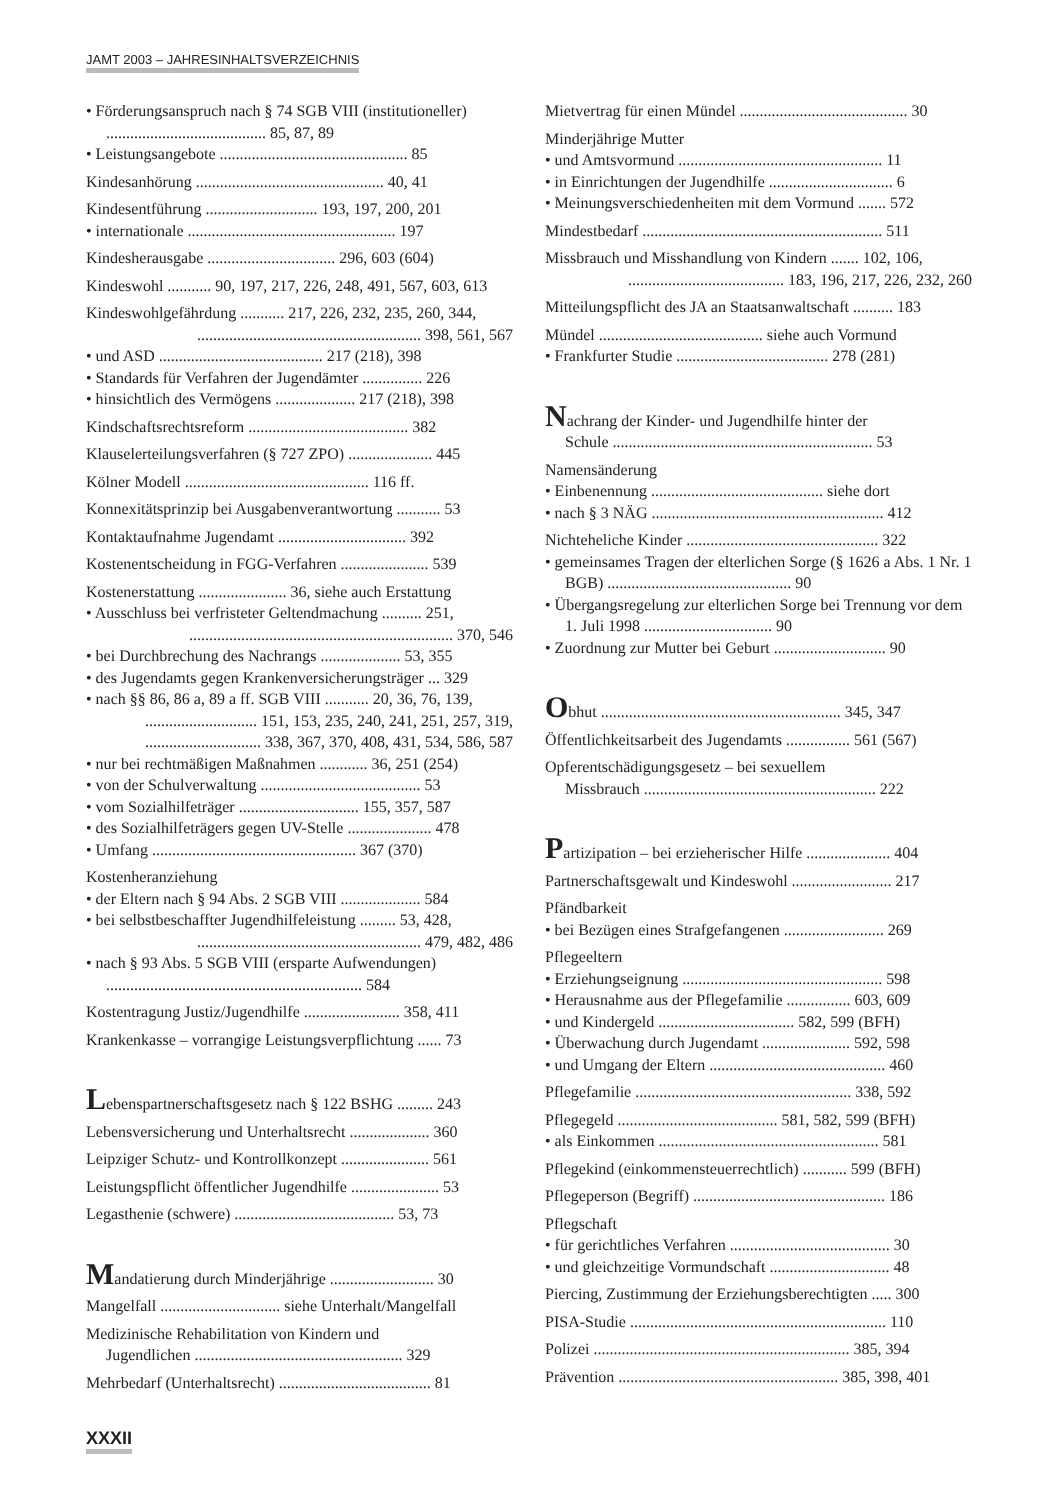JAMT 2003 – JAHRESINHALTSVERZEICHNIS
• Förderungsanspruch nach § 74 SGB VIII (institutioneller) ........................................ 85, 87, 89
• Leistungsangebote ............................................... 85
Kindesanhörung ............................................... 40, 41
Kindesentführung ............................ 193, 197, 200, 201
• internationale .................................................... 197
Kindesherausgabe ................................ 296, 603 (604)
Kindeswohl ........... 90, 197, 217, 226, 248, 491, 567, 603, 613
Kindeswohlgefährdung ........... 217, 226, 232, 235, 260, 344,
........................................................ 398, 561, 567
• und ASD ......................................... 217 (218), 398
• Standards für Verfahren der Jugendämter ............... 226
• hinsichtlich des Vermögens .................... 217 (218), 398
Kindschaftsrechtsreform ........................................ 382
Klauselerteilungsverfahren (§ 727 ZPO) ..................... 445
Kölner Modell .............................................. 116 ff.
Konnexitätsprinzip bei Ausgabenverantwortung ........... 53
Kontaktaufnahme Jugendamt ................................ 392
Kostenentscheidung in FGG-Verfahren ...................... 539
Kostenerstattung ...................... 36, siehe auch Erstattung
• Ausschluss bei verfristeter Geltendmachung .......... 251,
.................................................................. 370, 546
• bei Durchbrechung des Nachrangs .................... 53, 355
• des Jugendamts gegen Krankenversicherungsträger ... 329
• nach §§ 86, 86 a, 89 a ff. SGB VIII ........... 20, 36, 76, 139,
............................ 151, 153, 235, 240, 241, 251, 257, 319,
............................. 338, 367, 370, 408, 431, 534, 586, 587
• nur bei rechtmäßigen Maßnahmen ............ 36, 251 (254)
• von der Schulverwaltung ........................................ 53
• vom Sozialhilfeträger .............................. 155, 357, 587
• des Sozialhilfeträgers gegen UV-Stelle ..................... 478
• Umfang ................................................... 367 (370)
Kostenheranziehung
• der Eltern nach § 94 Abs. 2 SGB VIII .................... 584
• bei selbstbeschaffter Jugendhilfeleistung ......... 53, 428,
........................................................ 479, 482, 486
• nach § 93 Abs. 5 SGB VIII (ersparte Aufwendungen) ................................................................ 584
Kostentragung Justiz/Jugendhilfe ........................ 358, 411
Krankenkasse – vorrangige Leistungsverpflichtung ...... 73
Lebenspartnerschaftsgesetz nach § 122 BSHG ......... 243
Lebensversicherung und Unterhaltsrecht .................... 360
Leipziger Schutz- und Kontrollkonzept ...................... 561
Leistungspflicht öffentlicher Jugendhilfe ...................... 53
Legasthenie (schwere) ........................................ 53, 73
Mandatierung durch Minderjährige .......................... 30
Mangelfall .............................. siehe Unterhalt/Mangelfall
Medizinische Rehabilitation von Kindern und
Jugendlichen .................................................... 329
Mehrbedarf (Unterhaltsrecht) ...................................... 81
Mietvertrag für einen Mündel .......................................... 30
Minderjährige Mutter
• und Amtsvormund ................................................... 11
• in Einrichtungen der Jugendhilfe ............................... 6
• Meinungsverschiedenheiten mit dem Vormund ....... 572
Mindestbedarf ............................................................ 511
Missbrauch und Misshandlung von Kindern ....... 102, 106,
....................................... 183, 196, 217, 226, 232, 260
Mitteilungspflicht des JA an Staatsanwaltschaft .......... 183
Mündel ......................................... siehe auch Vormund
• Frankfurter Studie ...................................... 278 (281)
Nachrang der Kinder- und Jugendhilfe hinter der
Schule ................................................................. 53
Namensänderung
• Einbenennung ........................................... siehe dort
• nach § 3 NÄG .......................................................... 412
Nichteheliche Kinder ................................................ 322
• gemeinsames Tragen der elterlichen Sorge (§ 1626 a Abs. 1 Nr. 1 BGB) .............................................. 90
• Übergangsregelung zur elterlichen Sorge bei Trennung vor dem 1. Juli 1998 ................................ 90
• Zuordnung zur Mutter bei Geburt ............................ 90
Obhut ............................................................ 345, 347
Öffentlichkeitsarbeit des Jugendamts ................ 561 (567)
Opferentschädigungsgesetz – bei sexuellem
Missbrauch .......................................................... 222
Partizipation – bei erzieherischer Hilfe ..................... 404
Partnerschaftsgewalt und Kindeswohl ......................... 217
Pfändbarkeit
• bei Bezügen eines Strafgefangenen ......................... 269
Pflegeeltern
• Erziehungseignung .................................................. 598
• Herausnahme aus der Pflegefamilie ................ 603, 609
• und Kindergeld .................................. 582, 599 (BFH)
• Überwachung durch Jugendamt ...................... 592, 598
• und Umgang der Eltern ............................................ 460
Pflegefamilie ...................................................... 338, 592
Pflegegeld ........................................ 581, 582, 599 (BFH)
• als Einkommen ....................................................... 581
Pflegekind (einkommensteuerrechtlich) ........... 599 (BFH)
Pflegeperson (Begriff) ................................................ 186
Pflegschaft
• für gerichtliches Verfahren ........................................ 30
• und gleichzeitige Vormundschaft .............................. 48
Piercing, Zustimmung der Erziehungsberechtigten ..... 300
PISA-Studie ................................................................ 110
Polizei ................................................................ 385, 394
Prävention ....................................................... 385, 398, 401
XXXII